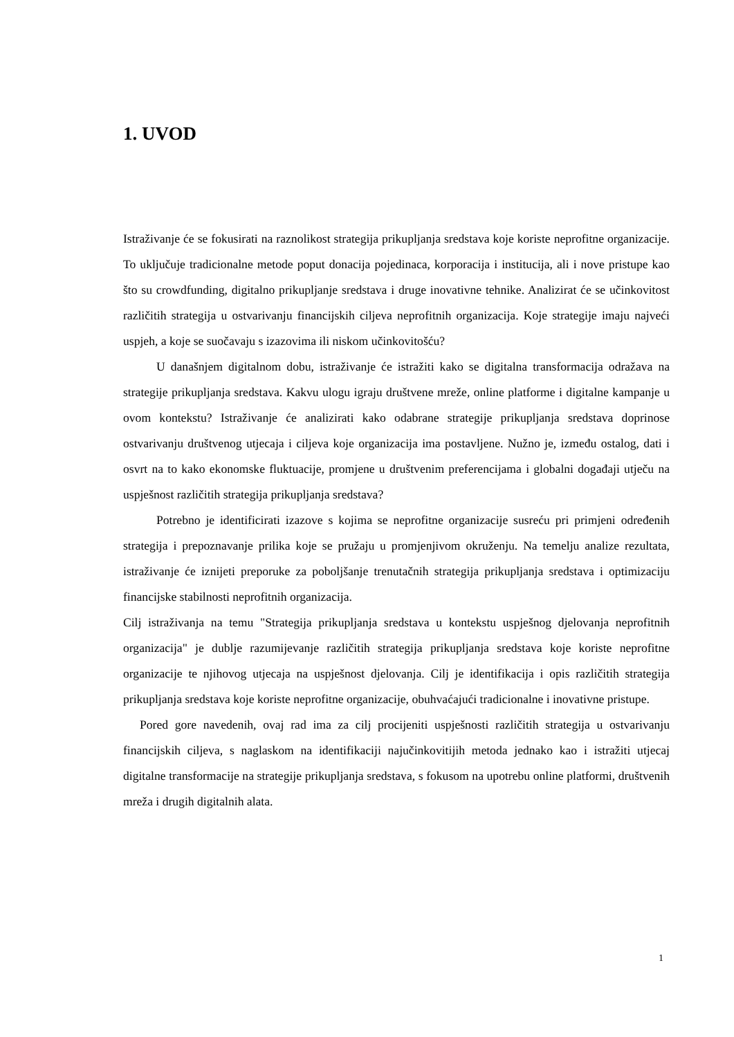1. UVOD
Istraživanje će se fokusirati na raznolikost strategija prikupljanja sredstava koje koriste neprofitne organizacije. To uključuje tradicionalne metode poput donacija pojedinaca, korporacija i institucija, ali i nove pristupe kao što su crowdfunding, digitalno prikupljanje sredstava i druge inovativne tehnike. Analizirat će se učinkovitost različitih strategija u ostvarivanju financijskih ciljeva neprofitnih organizacija. Koje strategije imaju najveći uspjeh, a koje se suočavaju s izazovima ili niskom učinkovitošću?
U današnjem digitalnom dobu, istraživanje će istražiti kako se digitalna transformacija odražava na strategije prikupljanja sredstava. Kakvu ulogu igraju društvene mreže, online platforme i digitalne kampanje u ovom kontekstu? Istraživanje će analizirati kako odabrane strategije prikupljanja sredstava doprinose ostvarivanju društvenog utjecaja i ciljeva koje organizacija ima postavljene. Nužno je, između ostalog, dati i osvrt na to kako ekonomske fluktuacije, promjene u društvenim preferencijama i globalni događaji utječu na uspješnost različitih strategija prikupljanja sredstava?
Potrebno je identificirati izazove s kojima se neprofitne organizacije susreću pri primjeni određenih strategija i prepoznavanje prilika koje se pružaju u promjenjivom okruženju. Na temelju analize rezultata, istraživanje će iznijeti preporuke za poboljšanje trenutačnih strategija prikupljanja sredstava i optimizaciju financijske stabilnosti neprofitnih organizacija.
Cilj istraživanja na temu "Strategija prikupljanja sredstava u kontekstu uspješnog djelovanja neprofitnih organizacija" je dublje razumijevanje različitih strategija prikupljanja sredstava koje koriste neprofitne organizacije te njihovog utjecaja na uspješnost djelovanja. Cilj je identifikacija i opis različitih strategija prikupljanja sredstava koje koriste neprofitne organizacije, obuhvaćajući tradicionalne i inovativne pristupe.
Pored gore navedenih, ovaj rad ima za cilj procijeniti uspješnosti različitih strategija u ostvarivanju financijskih ciljeva, s naglaskom na identifikaciji najučinkovitijih metoda jednako kao i istražiti utjecaj digitalne transformacije na strategije prikupljanja sredstava, s fokusom na upotrebu online platformi, društvenih mreža i drugih digitalnih alata.
1